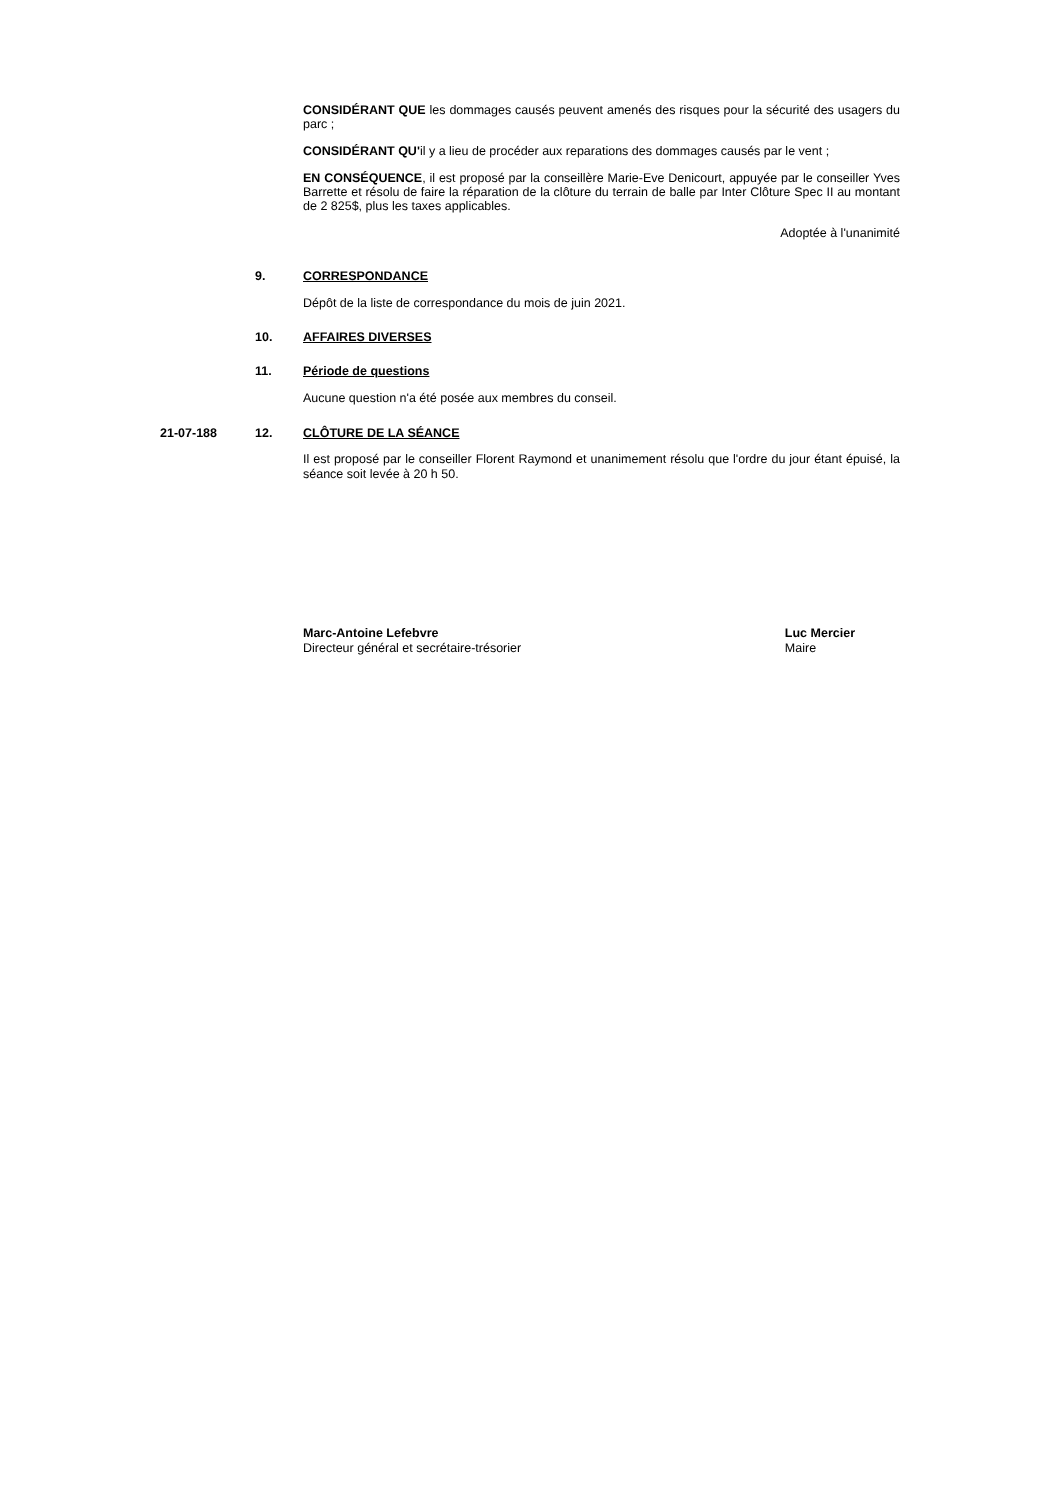CONSIDÉRANT QUE les dommages causés peuvent amenés des risques pour la sécurité des usagers du parc ;
CONSIDÉRANT QU'il y a lieu de procéder aux reparations des dommages causés par le vent ;
EN CONSÉQUENCE, il est proposé par la conseillère Marie-Eve Denicourt, appuyée par le conseiller Yves Barrette et résolu de faire la réparation de la clôture du terrain de balle par Inter Clôture Spec II au montant de 2 825$, plus les taxes applicables.
Adoptée à l'unanimité
9. CORRESPONDANCE
Dépôt de la liste de correspondance du mois de juin 2021.
10. AFFAIRES DIVERSES
11. Période de questions
Aucune question n'a été posée aux membres du conseil.
21-07-188 12. CLÔTURE DE LA SÉANCE
Il est proposé par le conseiller Florent Raymond et unanimement résolu que l'ordre du jour étant épuisé, la séance soit levée à 20 h 50.
Marc-Antoine Lefebvre
Directeur général et secrétaire-trésorier
Luc Mercier
Maire